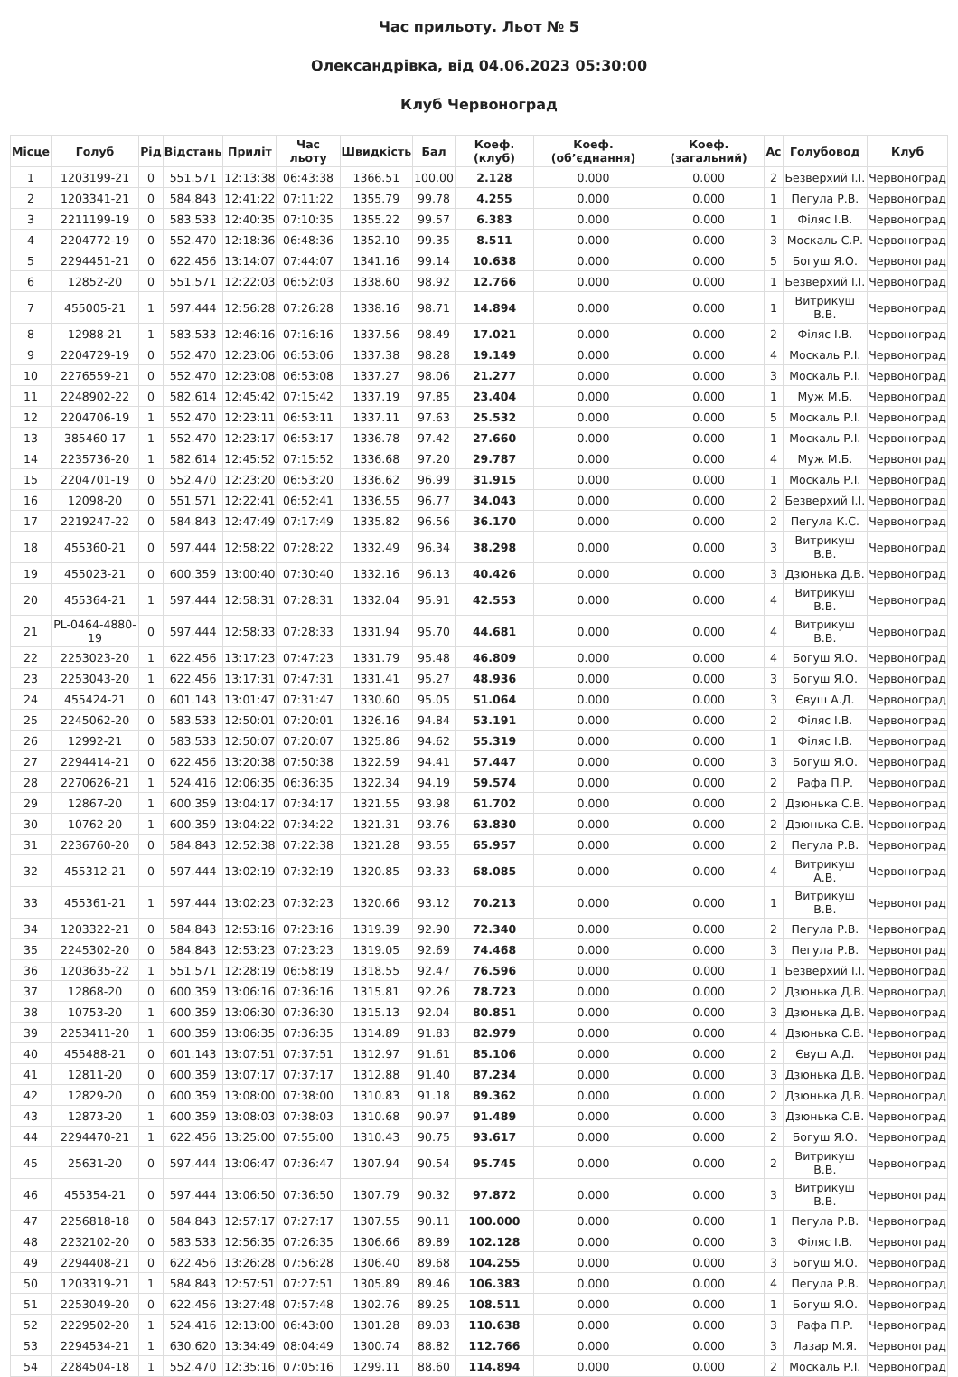Час прильоту. Льот № 5
Олександрівка, від 04.06.2023 05:30:00
Клуб Червоноград
| Місце | Голуб | Рід | Відстань | Приліт | Час льоту | Швидкість | Бал | Коеф. (клуб) | Коеф. (об’єднання) | Коеф. (загальний) | Ас | Голубовод | Клуб |
| --- | --- | --- | --- | --- | --- | --- | --- | --- | --- | --- | --- | --- | --- |
| 1 | 1203199-21 | 0 | 551.571 | 12:13:38 | 06:43:38 | 1366.51 | 100.00 | 2.128 | 0.000 | 0.000 | 2 | Безверхий І.І. | Червоноград |
| 2 | 1203341-21 | 0 | 584.843 | 12:41:22 | 07:11:22 | 1355.79 | 99.78 | 4.255 | 0.000 | 0.000 | 1 | Пегула Р.В. | Червоноград |
| 3 | 2211199-19 | 0 | 583.533 | 12:40:35 | 07:10:35 | 1355.22 | 99.57 | 6.383 | 0.000 | 0.000 | 1 | Філяс І.В. | Червоноград |
| 4 | 2204772-19 | 0 | 552.470 | 12:18:36 | 06:48:36 | 1352.10 | 99.35 | 8.511 | 0.000 | 0.000 | 3 | Москаль С.Р. | Червоноград |
| 5 | 2294451-21 | 0 | 622.456 | 13:14:07 | 07:44:07 | 1341.16 | 99.14 | 10.638 | 0.000 | 0.000 | 5 | Богуш Я.О. | Червоноград |
| 6 | 12852-20 | 0 | 551.571 | 12:22:03 | 06:52:03 | 1338.60 | 98.92 | 12.766 | 0.000 | 0.000 | 1 | Безверхий І.І. | Червоноград |
| 7 | 455005-21 | 1 | 597.444 | 12:56:28 | 07:26:28 | 1338.16 | 98.71 | 14.894 | 0.000 | 0.000 | 1 | Витрикуш В.В. | Червоноград |
| 8 | 12988-21 | 1 | 583.533 | 12:46:16 | 07:16:16 | 1337.56 | 98.49 | 17.021 | 0.000 | 0.000 | 2 | Філяс І.В. | Червоноград |
| 9 | 2204729-19 | 0 | 552.470 | 12:23:06 | 06:53:06 | 1337.38 | 98.28 | 19.149 | 0.000 | 0.000 | 4 | Москаль Р.І. | Червоноград |
| 10 | 2276559-21 | 0 | 552.470 | 12:23:08 | 06:53:08 | 1337.27 | 98.06 | 21.277 | 0.000 | 0.000 | 3 | Москаль Р.І. | Червоноград |
| 11 | 2248902-22 | 0 | 582.614 | 12:45:42 | 07:15:42 | 1337.19 | 97.85 | 23.404 | 0.000 | 0.000 | 1 | Муж М.Б. | Червоноград |
| 12 | 2204706-19 | 1 | 552.470 | 12:23:11 | 06:53:11 | 1337.11 | 97.63 | 25.532 | 0.000 | 0.000 | 5 | Москаль Р.І. | Червоноград |
| 13 | 385460-17 | 1 | 552.470 | 12:23:17 | 06:53:17 | 1336.78 | 97.42 | 27.660 | 0.000 | 0.000 | 1 | Москаль Р.І. | Червоноград |
| 14 | 2235736-20 | 1 | 582.614 | 12:45:52 | 07:15:52 | 1336.68 | 97.20 | 29.787 | 0.000 | 0.000 | 4 | Муж М.Б. | Червоноград |
| 15 | 2204701-19 | 0 | 552.470 | 12:23:20 | 06:53:20 | 1336.62 | 96.99 | 31.915 | 0.000 | 0.000 | 1 | Москаль Р.І. | Червоноград |
| 16 | 12098-20 | 0 | 551.571 | 12:22:41 | 06:52:41 | 1336.55 | 96.77 | 34.043 | 0.000 | 0.000 | 2 | Безверхий І.І. | Червоноград |
| 17 | 2219247-22 | 0 | 584.843 | 12:47:49 | 07:17:49 | 1335.82 | 96.56 | 36.170 | 0.000 | 0.000 | 2 | Пегула К.С. | Червоноград |
| 18 | 455360-21 | 0 | 597.444 | 12:58:22 | 07:28:22 | 1332.49 | 96.34 | 38.298 | 0.000 | 0.000 | 3 | Витрикуш В.В. | Червоноград |
| 19 | 455023-21 | 0 | 600.359 | 13:00:40 | 07:30:40 | 1332.16 | 96.13 | 40.426 | 0.000 | 0.000 | 3 | Дзюнька Д.В. | Червоноград |
| 20 | 455364-21 | 1 | 597.444 | 12:58:31 | 07:28:31 | 1332.04 | 95.91 | 42.553 | 0.000 | 0.000 | 4 | Витрикуш В.В. | Червоноград |
| 21 | PL-0464-4880-19 | 0 | 597.444 | 12:58:33 | 07:28:33 | 1331.94 | 95.70 | 44.681 | 0.000 | 0.000 | 4 | Витрикуш В.В. | Червоноград |
| 22 | 2253023-20 | 1 | 622.456 | 13:17:23 | 07:47:23 | 1331.79 | 95.48 | 46.809 | 0.000 | 0.000 | 4 | Богуш Я.О. | Червоноград |
| 23 | 2253043-20 | 1 | 622.456 | 13:17:31 | 07:47:31 | 1331.41 | 95.27 | 48.936 | 0.000 | 0.000 | 3 | Богуш Я.О. | Червоноград |
| 24 | 455424-21 | 0 | 601.143 | 13:01:47 | 07:31:47 | 1330.60 | 95.05 | 51.064 | 0.000 | 0.000 | 3 | Євуш А.Д. | Червоноград |
| 25 | 2245062-20 | 0 | 583.533 | 12:50:01 | 07:20:01 | 1326.16 | 94.84 | 53.191 | 0.000 | 0.000 | 2 | Філяс І.В. | Червоноград |
| 26 | 12992-21 | 0 | 583.533 | 12:50:07 | 07:20:07 | 1325.86 | 94.62 | 55.319 | 0.000 | 0.000 | 1 | Філяс І.В. | Червоноград |
| 27 | 2294414-21 | 0 | 622.456 | 13:20:38 | 07:50:38 | 1322.59 | 94.41 | 57.447 | 0.000 | 0.000 | 3 | Богуш Я.О. | Червоноград |
| 28 | 2270626-21 | 1 | 524.416 | 12:06:35 | 06:36:35 | 1322.34 | 94.19 | 59.574 | 0.000 | 0.000 | 2 | Рафа П.Р. | Червоноград |
| 29 | 12867-20 | 1 | 600.359 | 13:04:17 | 07:34:17 | 1321.55 | 93.98 | 61.702 | 0.000 | 0.000 | 2 | Дзюнька С.В. | Червоноград |
| 30 | 10762-20 | 1 | 600.359 | 13:04:22 | 07:34:22 | 1321.31 | 93.76 | 63.830 | 0.000 | 0.000 | 2 | Дзюнька С.В. | Червоноград |
| 31 | 2236760-20 | 0 | 584.843 | 12:52:38 | 07:22:38 | 1321.28 | 93.55 | 65.957 | 0.000 | 0.000 | 2 | Пегула Р.В. | Червоноград |
| 32 | 455312-21 | 0 | 597.444 | 13:02:19 | 07:32:19 | 1320.85 | 93.33 | 68.085 | 0.000 | 0.000 | 4 | Витрикуш А.В. | Червоноград |
| 33 | 455361-21 | 1 | 597.444 | 13:02:23 | 07:32:23 | 1320.66 | 93.12 | 70.213 | 0.000 | 0.000 | 1 | Витрикуш В.В. | Червоноград |
| 34 | 1203322-21 | 0 | 584.843 | 12:53:16 | 07:23:16 | 1319.39 | 92.90 | 72.340 | 0.000 | 0.000 | 2 | Пегула Р.В. | Червоноград |
| 35 | 2245302-20 | 0 | 584.843 | 12:53:23 | 07:23:23 | 1319.05 | 92.69 | 74.468 | 0.000 | 0.000 | 3 | Пегула Р.В. | Червоноград |
| 36 | 1203635-22 | 1 | 551.571 | 12:28:19 | 06:58:19 | 1318.55 | 92.47 | 76.596 | 0.000 | 0.000 | 1 | Безверхий І.І. | Червоноград |
| 37 | 12868-20 | 0 | 600.359 | 13:06:16 | 07:36:16 | 1315.81 | 92.26 | 78.723 | 0.000 | 0.000 | 2 | Дзюнька Д.В. | Червоноград |
| 38 | 10753-20 | 1 | 600.359 | 13:06:30 | 07:36:30 | 1315.13 | 92.04 | 80.851 | 0.000 | 0.000 | 3 | Дзюнька Д.В. | Червоноград |
| 39 | 2253411-20 | 1 | 600.359 | 13:06:35 | 07:36:35 | 1314.89 | 91.83 | 82.979 | 0.000 | 0.000 | 4 | Дзюнька С.В. | Червоноград |
| 40 | 455488-21 | 0 | 601.143 | 13:07:51 | 07:37:51 | 1312.97 | 91.61 | 85.106 | 0.000 | 0.000 | 2 | Євуш А.Д. | Червоноград |
| 41 | 12811-20 | 0 | 600.359 | 13:07:17 | 07:37:17 | 1312.88 | 91.40 | 87.234 | 0.000 | 0.000 | 3 | Дзюнька Д.В. | Червоноград |
| 42 | 12829-20 | 0 | 600.359 | 13:08:00 | 07:38:00 | 1310.83 | 91.18 | 89.362 | 0.000 | 0.000 | 2 | Дзюнька Д.В. | Червоноград |
| 43 | 12873-20 | 1 | 600.359 | 13:08:03 | 07:38:03 | 1310.68 | 90.97 | 91.489 | 0.000 | 0.000 | 3 | Дзюнька С.В. | Червоноград |
| 44 | 2294470-21 | 1 | 622.456 | 13:25:00 | 07:55:00 | 1310.43 | 90.75 | 93.617 | 0.000 | 0.000 | 2 | Богуш Я.О. | Червоноград |
| 45 | 25631-20 | 0 | 597.444 | 13:06:47 | 07:36:47 | 1307.94 | 90.54 | 95.745 | 0.000 | 0.000 | 2 | Витрикуш В.В. | Червоноград |
| 46 | 455354-21 | 0 | 597.444 | 13:06:50 | 07:36:50 | 1307.79 | 90.32 | 97.872 | 0.000 | 0.000 | 3 | Витрикуш В.В. | Червоноград |
| 47 | 2256818-18 | 0 | 584.843 | 12:57:17 | 07:27:17 | 1307.55 | 90.11 | 100.000 | 0.000 | 0.000 | 1 | Пегула Р.В. | Червоноград |
| 48 | 2232102-20 | 0 | 583.533 | 12:56:35 | 07:26:35 | 1306.66 | 89.89 | 102.128 | 0.000 | 0.000 | 3 | Філяс І.В. | Червоноград |
| 49 | 2294408-21 | 0 | 622.456 | 13:26:28 | 07:56:28 | 1306.40 | 89.68 | 104.255 | 0.000 | 0.000 | 3 | Богуш Я.О. | Червоноград |
| 50 | 1203319-21 | 1 | 584.843 | 12:57:51 | 07:27:51 | 1305.89 | 89.46 | 106.383 | 0.000 | 0.000 | 4 | Пегула Р.В. | Червоноград |
| 51 | 2253049-20 | 0 | 622.456 | 13:27:48 | 07:57:48 | 1302.76 | 89.25 | 108.511 | 0.000 | 0.000 | 1 | Богуш Я.О. | Червоноград |
| 52 | 2229502-20 | 1 | 524.416 | 12:13:00 | 06:43:00 | 1301.28 | 89.03 | 110.638 | 0.000 | 0.000 | 3 | Рафа П.Р. | Червоноград |
| 53 | 2294534-21 | 1 | 630.620 | 13:34:49 | 08:04:49 | 1300.74 | 88.82 | 112.766 | 0.000 | 0.000 | 3 | Лазар М.Я. | Червоноград |
| 54 | 2284504-18 | 1 | 552.470 | 12:35:16 | 07:05:16 | 1299.11 | 88.60 | 114.894 | 0.000 | 0.000 | 2 | Москаль Р.І. | Червоноград |